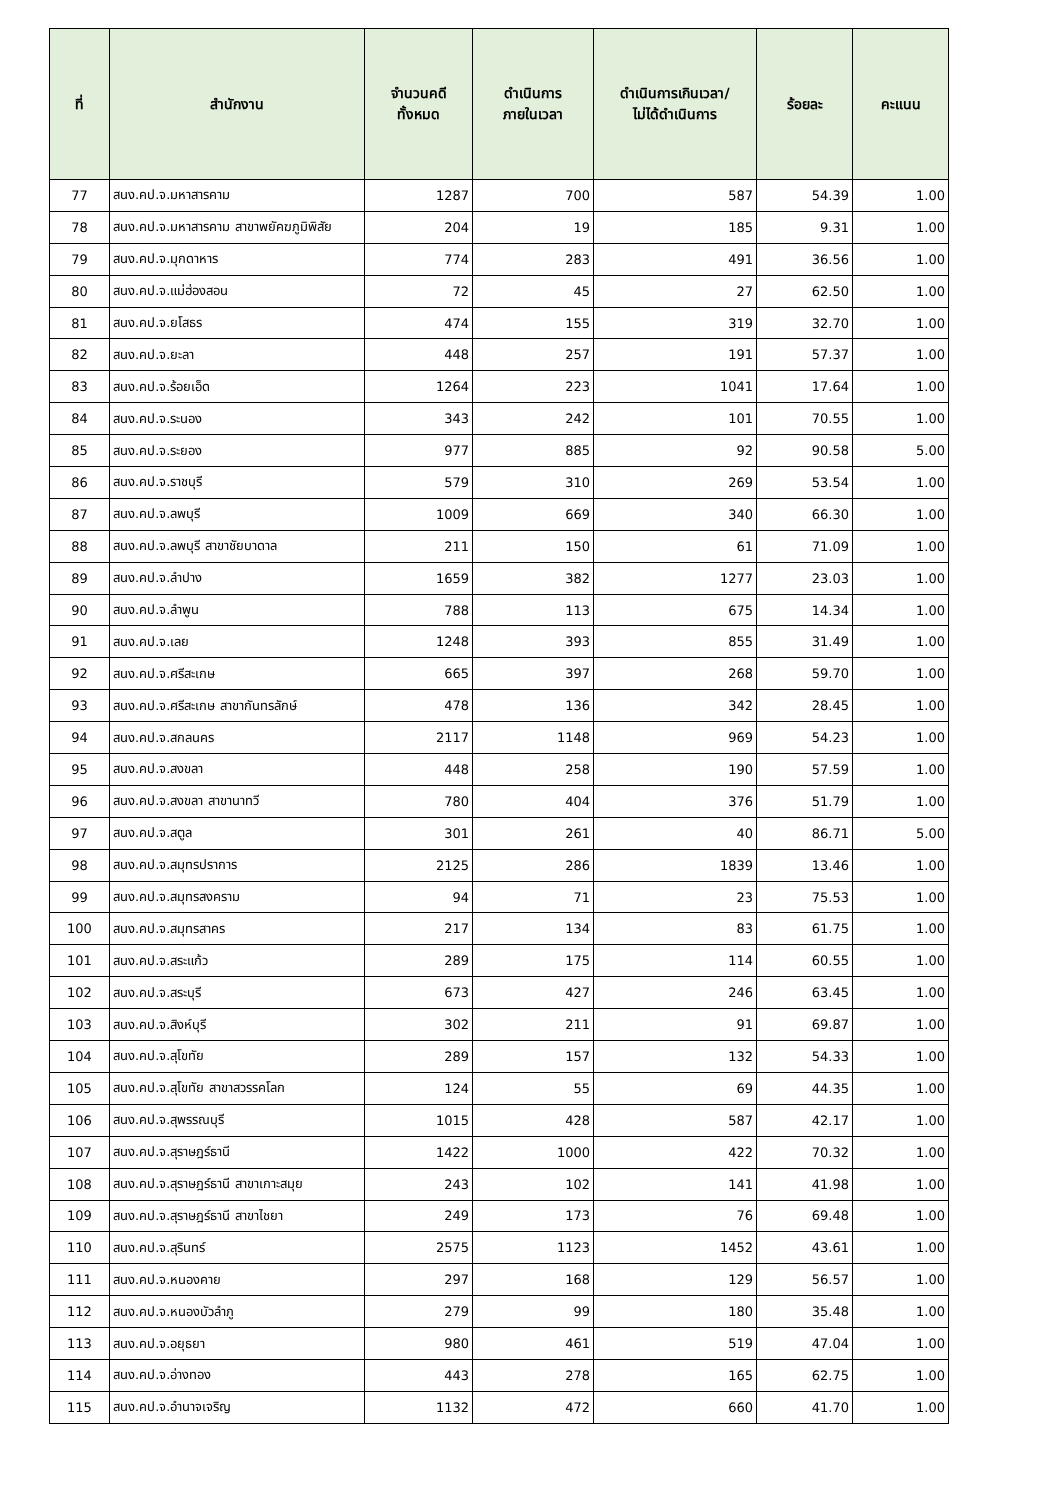| ที่ | สำนักงาน | จำนวนคดี ทั้งหมด | ดำเนินการ ภายในเวลา | ดำเนินการเกินเวลา/ ไม่ได้ดำเนินการ | ร้อยละ | คะแนน |
| --- | --- | --- | --- | --- | --- | --- |
| 77 | สนง.คป.จ.มหาสารคาม | 1287 | 700 | 587 | 54.39 | 1.00 |
| 78 | สนง.คป.จ.มหาสารคาม สาขาพยัคฆภูมิพิสัย | 204 | 19 | 185 | 9.31 | 1.00 |
| 79 | สนง.คป.จ.มุกดาหาร | 774 | 283 | 491 | 36.56 | 1.00 |
| 80 | สนง.คป.จ.แม่ฮ่องสอน | 72 | 45 | 27 | 62.50 | 1.00 |
| 81 | สนง.คป.จ.ยโสธร | 474 | 155 | 319 | 32.70 | 1.00 |
| 82 | สนง.คป.จ.ยะลา | 448 | 257 | 191 | 57.37 | 1.00 |
| 83 | สนง.คป.จ.ร้อยเอ็ด | 1264 | 223 | 1041 | 17.64 | 1.00 |
| 84 | สนง.คป.จ.ระนอง | 343 | 242 | 101 | 70.55 | 1.00 |
| 85 | สนง.คป.จ.ระยอง | 977 | 885 | 92 | 90.58 | 5.00 |
| 86 | สนง.คป.จ.ราชบุรี | 579 | 310 | 269 | 53.54 | 1.00 |
| 87 | สนง.คป.จ.ลพบุรี | 1009 | 669 | 340 | 66.30 | 1.00 |
| 88 | สนง.คป.จ.ลพบุรี สาขาชัยบาดาล | 211 | 150 | 61 | 71.09 | 1.00 |
| 89 | สนง.คป.จ.ลำปาง | 1659 | 382 | 1277 | 23.03 | 1.00 |
| 90 | สนง.คป.จ.ลำพูน | 788 | 113 | 675 | 14.34 | 1.00 |
| 91 | สนง.คป.จ.เลย | 1248 | 393 | 855 | 31.49 | 1.00 |
| 92 | สนง.คป.จ.ศรีสะเกษ | 665 | 397 | 268 | 59.70 | 1.00 |
| 93 | สนง.คป.จ.ศรีสะเกษ สาขากันทรลักษ์ | 478 | 136 | 342 | 28.45 | 1.00 |
| 94 | สนง.คป.จ.สกลนคร | 2117 | 1148 | 969 | 54.23 | 1.00 |
| 95 | สนง.คป.จ.สงขลา | 448 | 258 | 190 | 57.59 | 1.00 |
| 96 | สนง.คป.จ.สงขลา สาขานาทวี | 780 | 404 | 376 | 51.79 | 1.00 |
| 97 | สนง.คป.จ.สตูล | 301 | 261 | 40 | 86.71 | 5.00 |
| 98 | สนง.คป.จ.สมุทรปราการ | 2125 | 286 | 1839 | 13.46 | 1.00 |
| 99 | สนง.คป.จ.สมุทรสงคราม | 94 | 71 | 23 | 75.53 | 1.00 |
| 100 | สนง.คป.จ.สมุทรสาคร | 217 | 134 | 83 | 61.75 | 1.00 |
| 101 | สนง.คป.จ.สระแก้ว | 289 | 175 | 114 | 60.55 | 1.00 |
| 102 | สนง.คป.จ.สระบุรี | 673 | 427 | 246 | 63.45 | 1.00 |
| 103 | สนง.คป.จ.สิงห์บุรี | 302 | 211 | 91 | 69.87 | 1.00 |
| 104 | สนง.คป.จ.สุโขทัย | 289 | 157 | 132 | 54.33 | 1.00 |
| 105 | สนง.คป.จ.สุโขทัย สาขาสวรรคโลก | 124 | 55 | 69 | 44.35 | 1.00 |
| 106 | สนง.คป.จ.สุพรรณบุรี | 1015 | 428 | 587 | 42.17 | 1.00 |
| 107 | สนง.คป.จ.สุราษฎร์ธานี | 1422 | 1000 | 422 | 70.32 | 1.00 |
| 108 | สนง.คป.จ.สุราษฎร์ธานี สาขาเกาะสมุย | 243 | 102 | 141 | 41.98 | 1.00 |
| 109 | สนง.คป.จ.สุราษฎร์ธานี สาขาไชยา | 249 | 173 | 76 | 69.48 | 1.00 |
| 110 | สนง.คป.จ.สุรินทร์ | 2575 | 1123 | 1452 | 43.61 | 1.00 |
| 111 | สนง.คป.จ.หนองคาย | 297 | 168 | 129 | 56.57 | 1.00 |
| 112 | สนง.คป.จ.หนองบัวลำภู | 279 | 99 | 180 | 35.48 | 1.00 |
| 113 | สนง.คป.จ.อยุธยา | 980 | 461 | 519 | 47.04 | 1.00 |
| 114 | สนง.คป.จ.อ่างทอง | 443 | 278 | 165 | 62.75 | 1.00 |
| 115 | สนง.คป.จ.อำนาจเจริญ | 1132 | 472 | 660 | 41.70 | 1.00 |